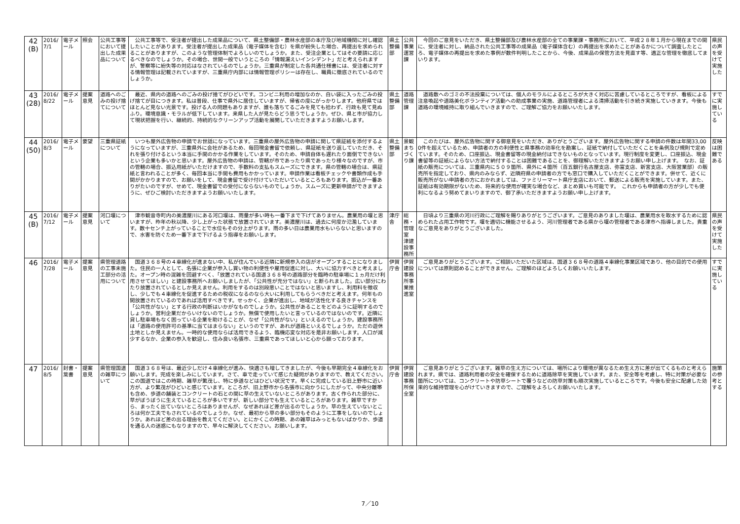| 42 (B) | 2016/ 7/1 | 電子メール | 照会 | 公共工事等において提出した成果品について | 公共工事等で、受注者が提出した成果品について、県土整備部・農林水産部の本庁及び地域機関に対し確認したいことがあります。受注者が提出した成果品（電子媒体を含む）を県が紛失した場合、再提出を求められることがありますが、このような管理体制でよろしいのでしょうか。また、受注企業としてはその要請に応じるべきなのでしょうか。その場合、世間一般でいうところの「情報漏えいインシデント」だと考えられますが、警察等に紛失等の対応はなされているのでしょうか。三重県が制定した各共通仕様書には、受注者に対する情報管理は記載されていますが、三重県庁内部には情報管理ポリシーは存在し、職員に徹底されているのでしょうか。 | 県土整備部 | 公共事業運営課 | 今回のご意見をいただき、県土整備部及び農林水産部の全ての事業課・事務所において、平成２８年１月から現在までの間に、受注者に対し、納品された公共工事等の成果品（電子媒体含む）の再提出を求めたことがあるかについて調査したところ、電子媒体の再提出を求めた事例が数件判明したことから、今後、成果品の保管方法を見直す等、適正な管理を徹底してまいります。 | 県民の声を受けて実施した |
| 43 (28) | 2016/ 8/22 | 電子メール | 提案意見 | 道路へのごみの投げ捨てについて | 最近、県内の道路へのごみの投げ捨てがひどいです。コンビニ利用の増加なのか、白い袋に入ったごみの投げ捨てが目につきます。私は普段、仕事で県外に居住していますが、帰省の度にがっかりします。他府県ではほとんど見ない光景です。投げる人の問題もありますが、誰も落ちてるごみを見ても拾わず、行政も見て見ぬふり。環境意識・モラルが低下しています。来県した人が見たらどう思うでしょうか。ぜひ、県と市が協力して現状把握を行い、継続的、持続的なクリーンアップ活動を展開していただきますようお願いします。 | 県土整備部 | 道路管理課 | 道路敷へのゴミの不法投棄については、個人のモラルによるところが大きく対応に苦慮しているところですが、看板による注意喚起や道路美化ボランティア活動への助成事業の実施、道路管理者による清掃活動を引き続き実施していきます。今後も道路の環境維持に取り組んでいきますので、ご理解ご協力をお願いいたします。 | すでに実施している |
| 44 (50) | 2016/ 8/3 | 電子メール | 要望 | 三重県証紙について | いつも屋外広告物の申請でお世話になっています。三重県の屋外広告物の申請に関して県証紙を添付するようになっていますが、三重県外に会社があるため、毎回現金書留で依頼し、県証紙を送り返していただき、それを張り付けるという本当に手間のかかる作業をしています。そのため、申請自体も遅れたり面倒でできないという企業も多いかと思います。屋外広告物の申請は、管轄が市であったり県であったり様々なのですが、市の管轄の場合、振込用紙がいただけますので、手数料の支払もスムーズにできます。県の管轄の場合は、県証紙と言われることが多く、毎回本当に手間も費用もかかっています。申請作業は看板チェックや書類作成も手間がかかりますので、お願いをして、現金書留で受け付けていただいているところもあります。振込が一番ありがたいのですが、せめて、現金書留での受付にならないものでしょうか。スムーズに更新申請ができますように、ぜひご検討いただきますようお願いいたします。 | 県土整備部 | 景観まちづくり課 | このたびは、屋外広告物に関する御意見をいただき、ありがとうございます。屋外広告物に関する申請の件数は年間33,000件を超えているため、申請者の方の利便性と県事務の効率化を勘案し、証紙で納付していただくことを条例及び規則で定めています。そのため、口座振込、現金書留等の現金納付はできないものとなっています。現行制度を変更し、口座振込、現金書留等の証紙によらない方法で納付することは困難であることを、御理解いただきますようお願い申し上げます。 なお、証紙の販売については、三重県内に５０９箇所、県外に４箇所（百五銀行名古屋支店、弥富支店、新宮支店、大阪営業部）の販売所を指定しており、県内のみならず、近隣府県の申請者の方でも窓口で購入していただくことができます。併せて、近くに販売所がない申請者の方におかれましては、ファミリーマート県庁支店において、郵送による販売を実施しています。また、証紙は有効期限がないため、将来的な使用が確実な場合など、まとめ買いも可能です。 これからも申請者の方が少しでも便利になるよう努めてまいりますので、御了承いただきますようお願い申し上げます。 | 反映は困難である |
| 45 (B) | 2016/ 7/12 | 電子メール | 提案意見 | 河口堰について | 津市観音寺町内の美濃屋川にある河口堰は、雨量が多い時も一番下まで下げてありません。農業用の堰と思いますが、昨年の秋以降、少し上がった状態で放置されています。美濃屋川は、過去に何度か氾濫しています。数十センチ上がっていることで水位もその分上がります。雨の多い日は農業用水もいらないと思いますので、水害を防ぐため一番下まで下げるよう指導をお願いします。 | 津庁舎 | 総務・管理室 津建設事務所 | 日頃より三重県の河川行政にご理解を賜りありがとうございます。ご意見のありました堰は、農業用水を取水するために認められた占用工作物です。堰を適切に機能させるよう、河川管理者である県から堰の管理者である津市へ指導しました。貴重なご意見をありがとうございました。 | 県民の声を受けて実施した |
| 46 | 2016/ 7/28 | 電子メール | 提案意見 | 県管理道路の工事未施工部分の活用について | 国道３６８号の４車線化が進まない中、私が住んでいる近隣に新規参入の店がオープンすることになりました。住民の一人として、名張に企業が参入し買い物の利便性や雇用促進に対し、大いに協力すべきと考えました。オープン時の混雑を回避すべく、「放置されている国道３６８号の道路部分を臨時の駐車場に１ヵ月だけ利用させてほしい」と建設事務所へお願いしましたが、「公共性が充分ではない」と断られました。広い部分にわたり放置されているとしか見えません。利用をするのは別段悪いことではないと思いますし、利用料を徴収し、少しでも４車線化を促進するための税収になるのなら大いに利用してもらうべきだと考えます。何年もの間放置されているのであれば活用すべきです。せっかく、企業が進出し、地域が活性化する良きチャンスを「公共性がない」とする行政の判断はいかがなものでしょうか。公共性があることをどのように証明するのでしょうか。営利企業だからいけないのでしょうか。無償で使用したいと言っているのではないのです。近隣に貸し駐車場もなく困っている企業を助けることが、なぜ「公共性がない」といえるのでしょうか。建設事務所は「道路の使用許可の基準に当てはまらない」というのですが、あれが道路といえるでしょうか。ただの遊休土地としか見えません。一時的な使用ならば活用できるよう、臨機応変な対応を是非お願いします。人口が減少するなか、企業の参入を歓迎し、住み良い名張市、三重県であってほしいと心から願っております。 | 伊賀庁舎 | 伊賀建設事務所事業推進室 | ご意見ありがとうございます。ご相談いただいた区域は、国道３６８号の道路４車線化事業区域であり、他の目的での使用については原則認めることができません。ご理解のほどよろしくお願いいたします。 | すでに実施している |
| 47 | 2016/ 8/5 | 封書・葉書 | 提案意見 | 県管理国道の雑草について | 国道３６８号は、最近少しだけ４車線化が進み、快適さも増してきましたが、今後も早期完全４車線化をお願いします。完成を楽しみにしています。さて、車で走っていて感じた疑問がありますので、教えてください。この国道ではこの時期、雑草が繁茂し、特に歩道などはひどい状況です。早くに完成している旧上野市に近い方が、より繁茂がひどいと感じています。ところが、旧上野市から名張市に向かうにしたがって、中央分離帯も含め、歩道の舗装とコンクリートの石との間に草の生えていないところがあります。古く作られた部分に、草がぼうぼうに生えているところが多いですが、新しい部分でも生えているところがあります。雑草ですから、まったく出ていないところはありませんが、なぜあれほど差が出るのでしょうか。草の生えていないところは何か工夫でもされているのでしょうか。なぜ、最初から草の多い部分もそのように工事をしないのでしょうか。あれほど差の出る理由を教えてください。とにかくこの時期、あの雑草はみっともないばかりか、歩道を通る人の迷惑にもなりますので、早々に解決してください。お願いします。 | 伊賀庁舎 | 伊賀建設事務所保全室 | ご意見ありがとうございます。雑草の生え方については、場所により環境が異なるため生え方に差が出てくるものと考えられます。県では、道路利用者の安全を確保するために道路除草を実施しています。また、安全等を考慮し、特に対策が必要な箇所については、コンクリートや防草シートで覆うなどの防草対策も順次実施しているところです。今後も安全に配慮した効果的な維持管理を心がけていきますので、ご理解をよろしくお願いいたします。 | 施策の参考とする |
7／10